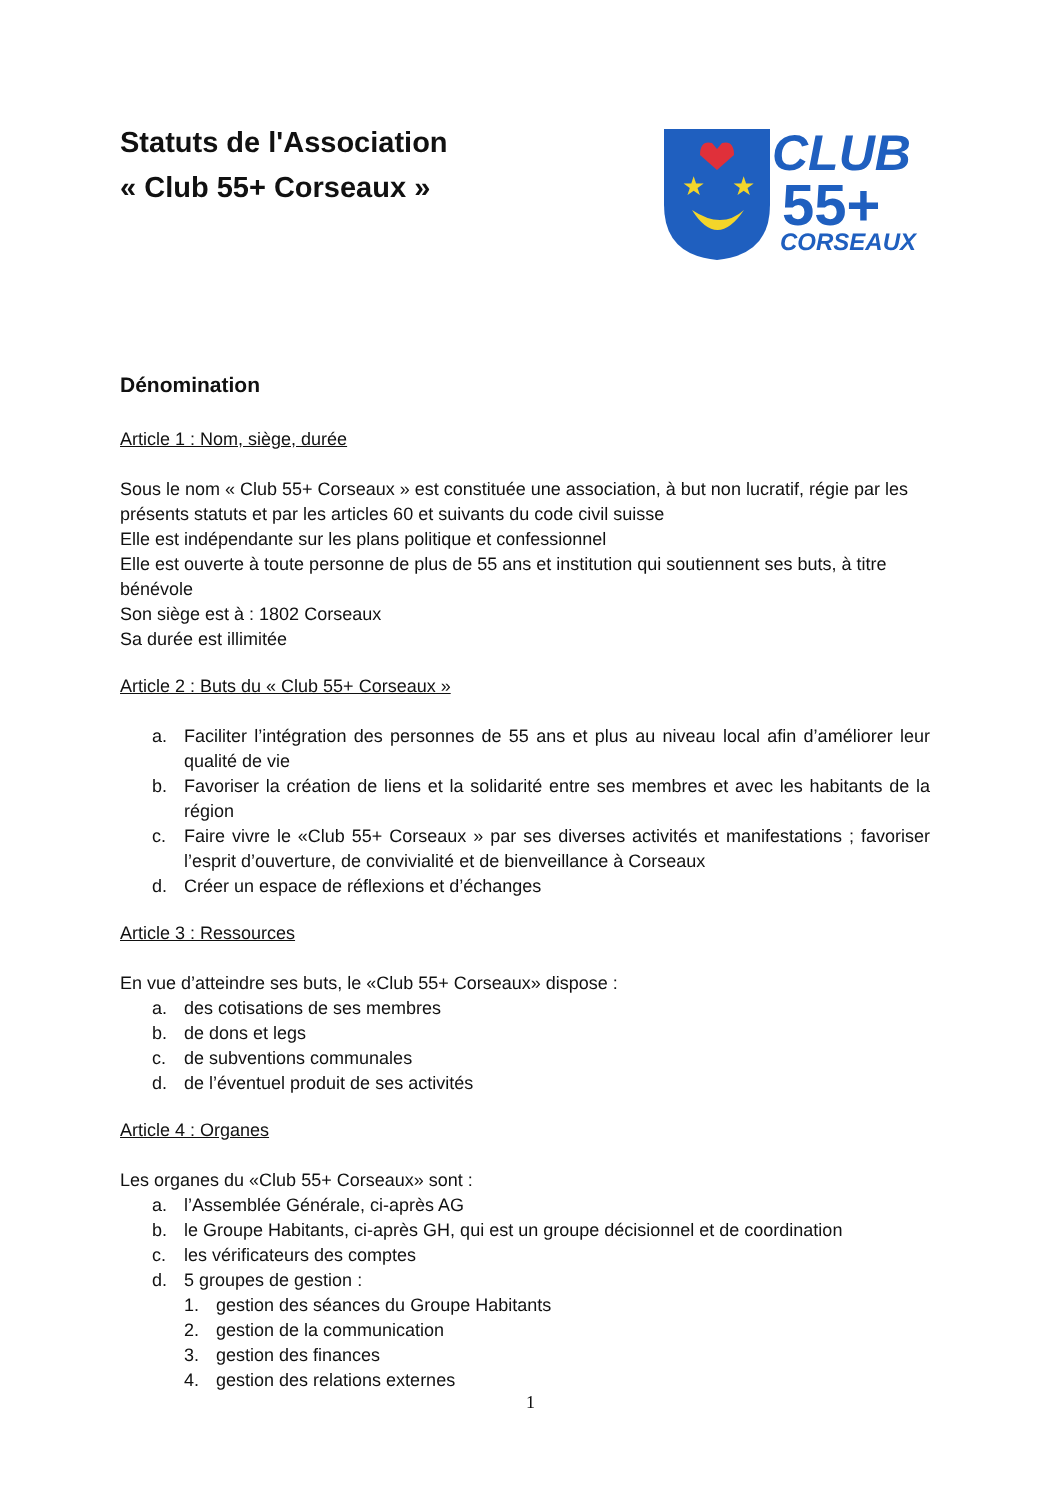★
★
CLUB
55+
CORSEAUX
Statuts de l'Association
« Club 55+ Corseaux »
Dénomination
Article 1 : Nom, siège, durée
Sous le nom « Club 55+ Corseaux » est constituée une association, à but non lucratif, régie par les présents statuts et par les articles 60 et suivants du code civil suisse
Elle est indépendante sur les plans politique et confessionnel
Elle est ouverte à toute personne de plus de 55 ans et institution qui soutiennent ses buts, à titre bénévole
Son siège est à : 1802 Corseaux
Sa durée est illimitée
Article 2 : Buts du « Club 55+ Corseaux »
a. Faciliter l’intégration des personnes de 55 ans et plus au niveau local afin d’améliorer leur qualité de vie
b. Favoriser la création de liens et la solidarité entre ses membres et avec les habitants de la région
c. Faire vivre le «Club 55+ Corseaux » par ses diverses activités et manifestations ; favoriser l’esprit d’ouverture, de convivialité et de bienveillance à Corseaux
d. Créer un espace de réflexions et d’échanges
Article 3 : Ressources
En vue d’atteindre ses buts, le «Club 55+ Corseaux» dispose :
a. des cotisations de ses membres
b. de dons et legs
c. de subventions communales
d. de l’éventuel produit de ses activités
Article 4 : Organes
Les organes du «Club 55+ Corseaux» sont :
a. l’Assemblée Générale, ci-après AG
b. le Groupe Habitants, ci-après GH, qui est un groupe décisionnel et de coordination
c. les vérificateurs des comptes
d. 5 groupes de gestion :
1. gestion des séances du Groupe Habitants
2. gestion de la communication
3. gestion des finances
4. gestion des relations externes
1